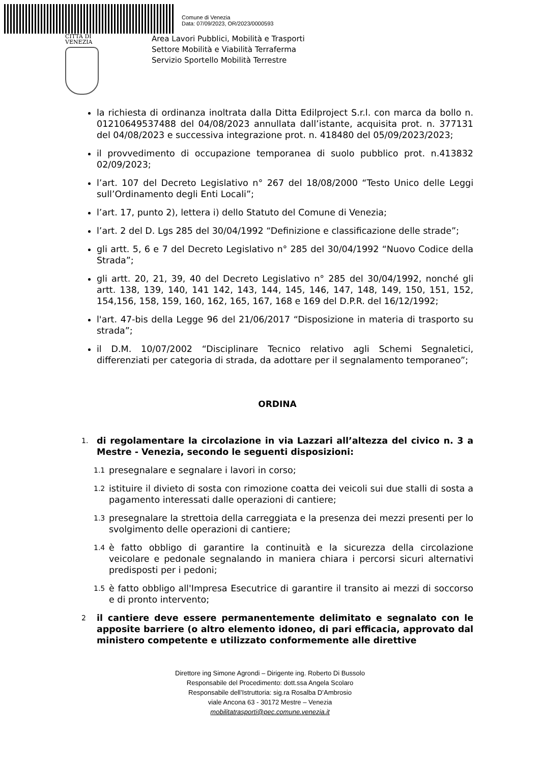Comune di Venezia
Data: 07/09/2023, OR/2023/0000593
CITTÀ DI
VENEZIA
Area Lavori Pubblici, Mobilità e Trasporti
Settore Mobilità e Viabilità Terraferma
Servizio Sportello Mobilità Terrestre
la richiesta di ordinanza inoltrata dalla Ditta Edilproject S.r.l. con marca da bollo n. 01210649537488 del 04/08/2023 annullata dall’istante, acquisita prot. n. 377131 del 04/08/2023 e successiva integrazione prot. n. 418480 del 05/09/2023/2023;
il provvedimento di occupazione temporanea di suolo pubblico prot. n.413832 02/09/2023;
l’art. 107 del Decreto Legislativo n° 267 del 18/08/2000 “Testo Unico delle Leggi sull’Ordinamento degli Enti Locali”;
l’art. 17, punto 2), lettera i) dello Statuto del Comune di Venezia;
l’art. 2 del D. Lgs 285 del 30/04/1992 “Definizione e classificazione delle strade”;
gli artt. 5, 6 e 7 del Decreto Legislativo n° 285 del 30/04/1992 “Nuovo Codice della Strada”;
gli artt. 20, 21, 39, 40 del Decreto Legislativo n° 285 del 30/04/1992, nonché gli artt. 138, 139, 140, 141 142, 143, 144, 145, 146, 147, 148, 149, 150, 151, 152, 154,156, 158, 159, 160, 162, 165, 167, 168 e 169 del D.P.R. del 16/12/1992;
l'art. 47-bis della Legge 96 del 21/06/2017 “Disposizione in materia di trasporto su strada”;
il D.M. 10/07/2002 “Disciplinare Tecnico relativo agli Schemi Segnaletici, differenziati per categoria di strada, da adottare per il segnalamento temporaneo”;
ORDINA
1. di regolamentare la circolazione in via Lazzari all’altezza del civico n. 3 a Mestre - Venezia, secondo le seguenti disposizioni:
1.1 presegnalare e segnalare i lavori in corso;
1.2 istituire il divieto di sosta con rimozione coatta dei veicoli sui due stalli di sosta a pagamento interessati dalle operazioni di cantiere;
1.3 presegnalare la strettoia della carreggiata e la presenza dei mezzi presenti per lo svolgimento delle operazioni di cantiere;
1.4 è fatto obbligo di garantire la continuità e la sicurezza della circolazione veicolare e pedonale segnalando in maniera chiara i percorsi sicuri alternativi predisposti per i pedoni;
1.5 è fatto obbligo all'Impresa Esecutrice di garantire il transito ai mezzi di soccorso e di pronto intervento;
2 il cantiere deve essere permanentemente delimitato e segnalato con le apposite barriere (o altro elemento idoneo, di pari efficacia, approvato dal ministero competente e utilizzato conformemente alle direttive
Direttore ing Simone Agrondi – Dirigente ing. Roberto Di Bussolo
Responsabile del Procedimento: dott.ssa Angela Scolaro
Responsabile dell’Istruttoria: sig.ra Rosalba D’Ambrosio
viale Ancona 63 - 30172 Mestre – Venezia
mobilitatrasporti@pec.comune.venezia.it